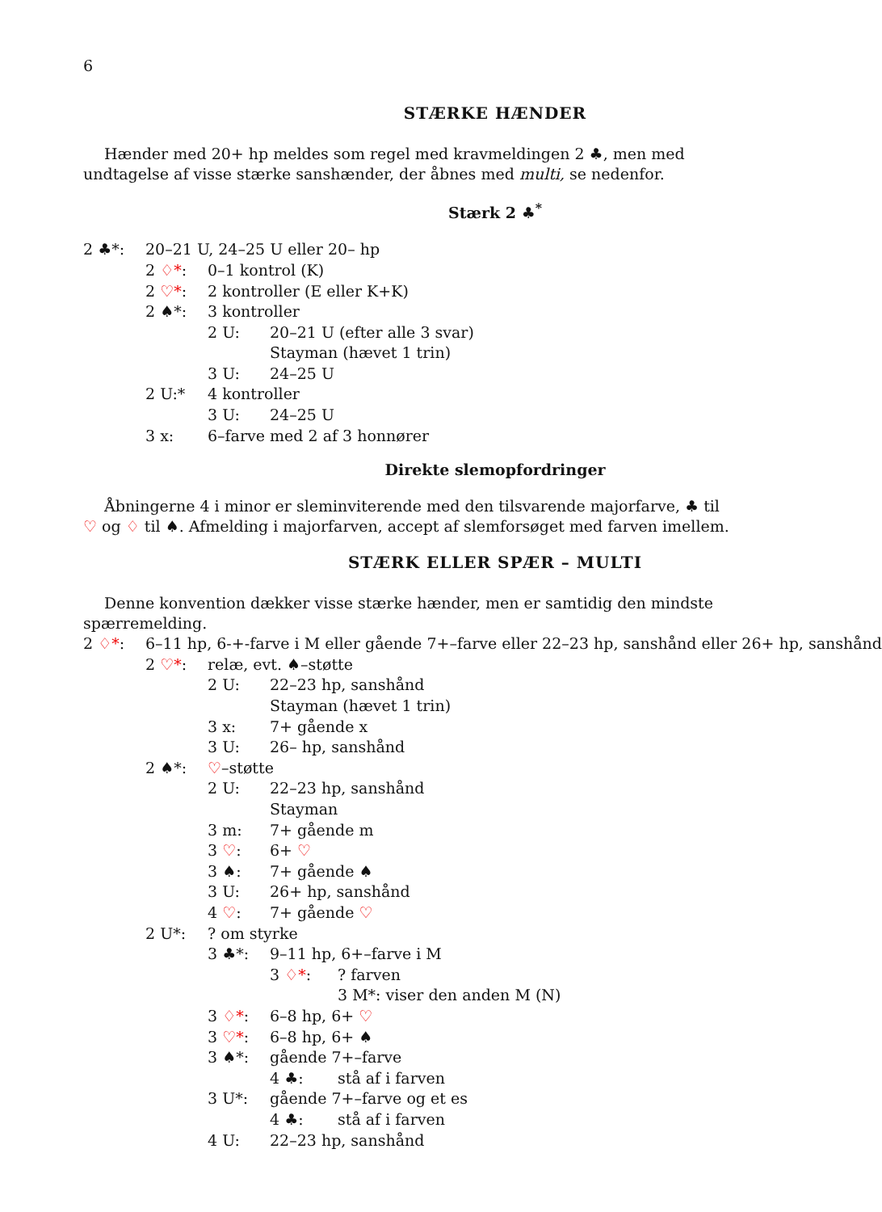6
STÆRKE HÆNDER
Hænder med 20+ hp meldes som regel med kravmeldingen 2 ♣, men med undtagelse af visse stærke sanshænder, der åbnes med multi, se nedenfor.
Stærk 2 ♣<sup>*</sup>
2 ♣*: 20–21 U, 24–25 U eller 20– hp
2 ♢*: 0–1 kontrol (K)
2 ♡*: 2 kontroller (E eller K+K)
2 ♠*: 3 kontroller
2 U: 20–21 U (efter alle 3 svar)
Stayman (hævet 1 trin)
3 U: 24–25 U
2 U:* 4 kontroller
3 U: 24–25 U
3 x: 6–farve med 2 af 3 honnører
Direkte slemopfordringer
Åbningerne 4 i minor er sleminviterende med den tilsvarende majorfarve, ♣ til ♡ og ♢ til ♠. Afmelding i majorfarven, accept af slemforsøget med farven imellem.
STÆRK ELLER SPÆR – MULTI
Denne konvention dækker visse stærke hænder, men er samtidig den mindste spærremelding.
2 ♢*: 6–11 hp, 6-+-farve i M eller gående 7+–farve eller 22–23 hp, sanshånd eller 26+ hp, sanshånd
2 ♡*: relæ, evt. ♠–støtte
2 U: 22–23 hp, sanshånd
Stayman (hævet 1 trin)
3 x: 7+ gående x
3 U: 26– hp, sanshånd
2 ♠*: ♡–støtte
2 U: 22–23 hp, sanshånd
Stayman
3 m: 7+ gående m
3 ♡: 6+ ♡
3 ♠: 7+ gående ♠
3 U: 26+ hp, sanshånd
4 ♡: 7+ gående ♡
2 U*:? om styrke
3 ♣*: 9–11 hp, 6+–farve i M
3 ♢*:? farven
3 M*: viser den anden M (N)
3 ♢*: 6–8 hp, 6+ ♡
3 ♡*: 6–8 hp, 6+ ♠
3 ♠*: gående 7+–farve
4 ♣: stå af i farven
3 U*: gående 7+–farve og et es
4 ♣: stå af i farven
4 U: 22–23 hp, sanshånd